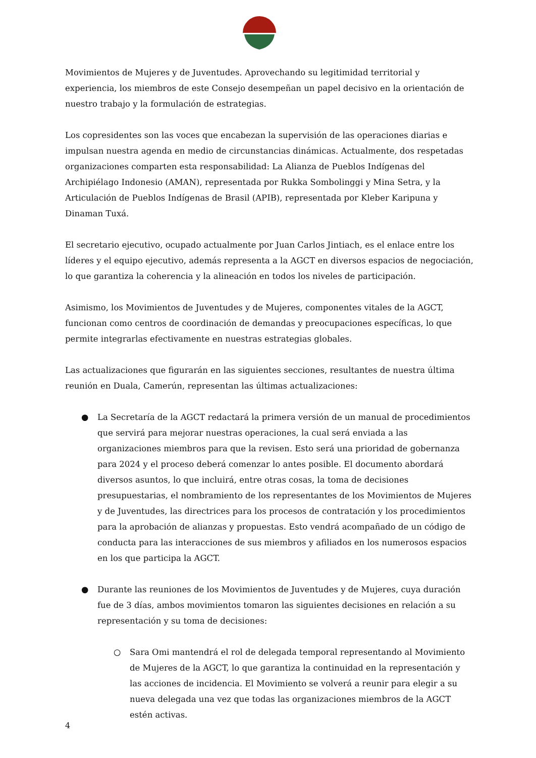Movimientos de Mujeres y de Juventudes. Aprovechando su legitimidad territorial y experiencia, los miembros de este Consejo desempeñan un papel decisivo en la orientación de nuestro trabajo y la formulación de estrategias.
Los copresidentes son las voces que encabezan la supervisión de las operaciones diarias e impulsan nuestra agenda en medio de circunstancias dinámicas. Actualmente, dos respetadas organizaciones comparten esta responsabilidad: La Alianza de Pueblos Indígenas del Archipiélago Indonesio (AMAN), representada por Rukka Sombolinggi y Mina Setra, y la Articulación de Pueblos Indígenas de Brasil (APIB), representada por Kleber Karipuna y Dinaman Tuxá.
El secretario ejecutivo, ocupado actualmente por Juan Carlos Jintiach, es el enlace entre los líderes y el equipo ejecutivo, además representa a la AGCT en diversos espacios de negociación, lo que garantiza la coherencia y la alineación en todos los niveles de participación.
Asimismo, los Movimientos de Juventudes y de Mujeres, componentes vitales de la AGCT, funcionan como centros de coordinación de demandas y preocupaciones específicas, lo que permite integrarlas efectivamente en nuestras estrategias globales.
Las actualizaciones que figurarán en las siguientes secciones, resultantes de nuestra última reunión en Duala, Camerún, representan las últimas actualizaciones:
● La Secretaría de la AGCT redactará la primera versión de un manual de procedimientos que servirá para mejorar nuestras operaciones, la cual será enviada a las organizaciones miembros para que la revisen. Esto será una prioridad de gobernanza para 2024 y el proceso deberá comenzar lo antes posible. El documento abordará diversos asuntos, lo que incluirá, entre otras cosas, la toma de decisiones presupuestarias, el nombramiento de los representantes de los Movimientos de Mujeres y de Juventudes, las directrices para los procesos de contratación y los procedimientos para la aprobación de alianzas y propuestas. Esto vendrá acompañado de un código de conducta para las interacciones de sus miembros y afiliados en los numerosos espacios en los que participa la AGCT.
● Durante las reuniones de los Movimientos de Juventudes y de Mujeres, cuya duración fue de 3 días, ambos movimientos tomaron las siguientes decisiones en relación a su representación y su toma de decisiones:
○ Sara Omi mantendrá el rol de delegada temporal representando al Movimiento de Mujeres de la AGCT, lo que garantiza la continuidad en la representación y las acciones de incidencia. El Movimiento se volverá a reunir para elegir a su nueva delegada una vez que todas las organizaciones miembros de la AGCT estén activas.
4